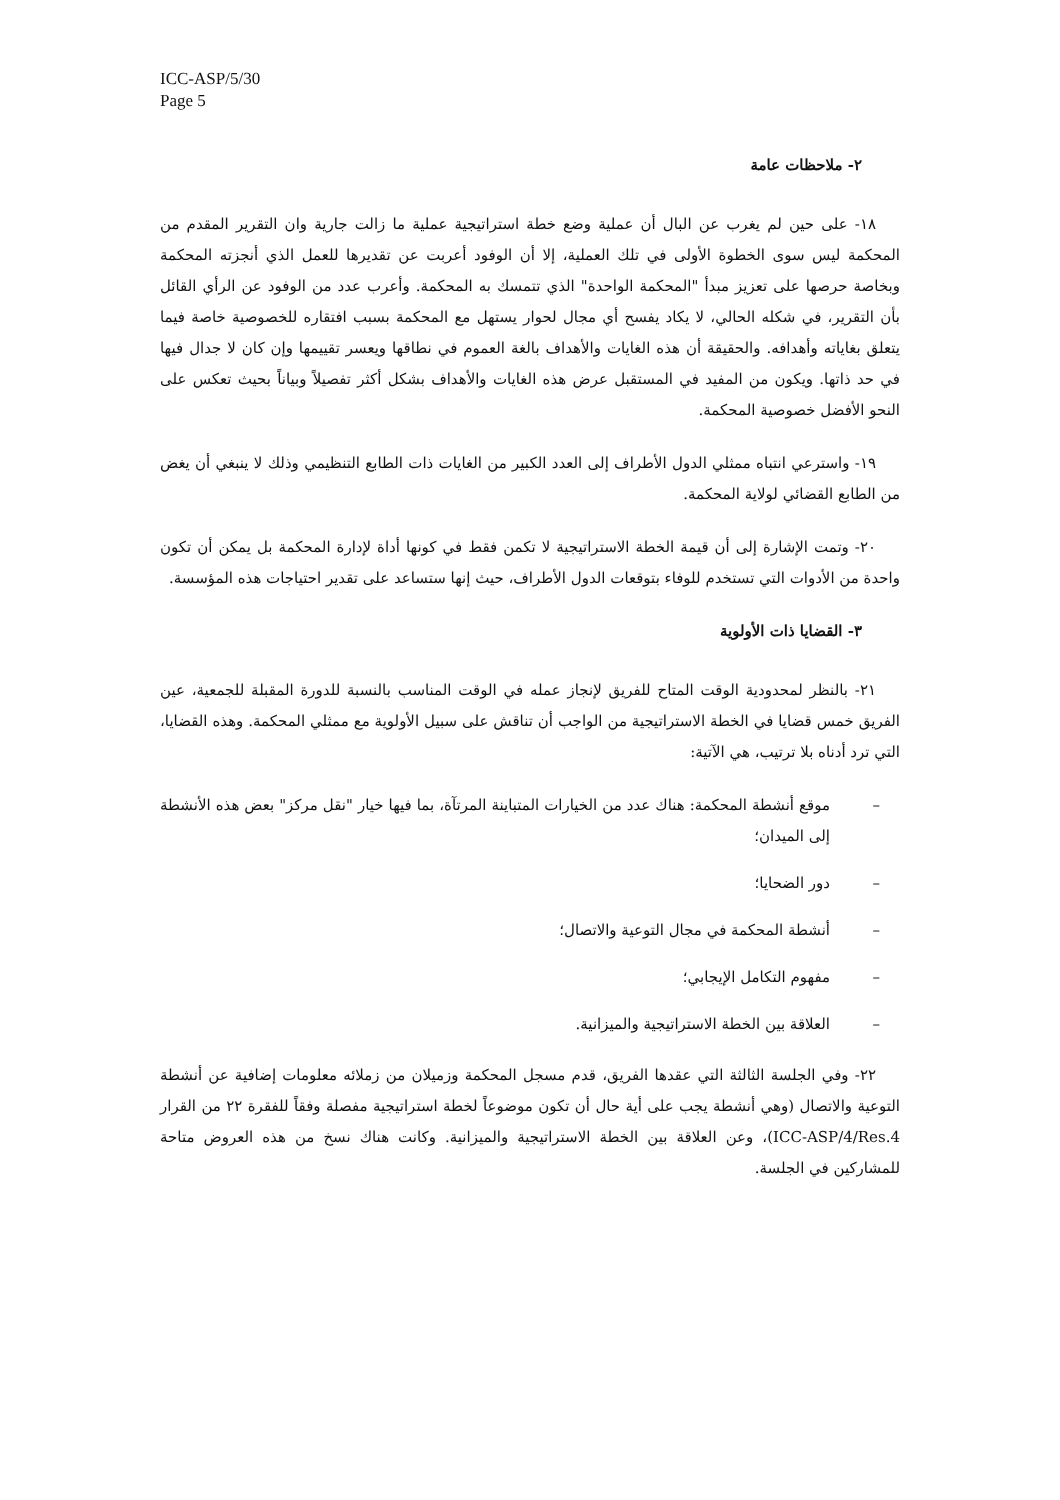ICC-ASP/5/30
Page 5
٢- ملاحظات عامة
١٨- على حين لم يغرب عن البال أن عملية وضع خطة استراتيجية عملية ما زالت جارية وان التقرير المقدم من المحكمة ليس سوى الخطوة الأولى في تلك العملية، إلا أن الوفود أعربت عن تقديرها للعمل الذي أنجزته المحكمة وبخاصة حرصها على تعزيز مبدأ "المحكمة الواحدة" الذي تتمسك به المحكمة. وأعرب عدد من الوفود عن الرأي القائل بأن التقرير، في شكله الحالي، لا يكاد يفسح أي مجال لحوار يستهل مع المحكمة بسبب افتقاره للخصوصية خاصة فيما يتعلق بغاياته وأهدافه. والحقيقة أن هذه الغايات والأهداف بالغة العموم في نطاقها ويعسر تقييمها وإن كان لا جدال فيها في حد ذاتها. ويكون من المفيد في المستقبل عرض هذه الغايات والأهداف بشكل أكثر تفصيلاً وبياناً بحيث تعكس على النحو الأفضل خصوصية المحكمة.
١٩- واسترعي انتباه ممثلي الدول الأطراف إلى العدد الكبير من الغايات ذات الطابع التنظيمي وذلك لا ينبغي أن يغض من الطابع القضائي لولاية المحكمة.
٢٠- وتمت الإشارة إلى أن قيمة الخطة الاستراتيجية لا تكمن فقط في كونها أداة لإدارة المحكمة بل يمكن أن تكون واحدة من الأدوات التي تستخدم للوفاء بتوقعات الدول الأطراف، حيث إنها ستساعد على تقدير احتياجات هذه المؤسسة.
٣- القضايا ذات الأولوية
٢١- بالنظر لمحدودية الوقت المتاح للفريق لإنجاز عمله في الوقت المناسب بالنسبة للدورة المقبلة للجمعية، عين الفريق خمس قضايا في الخطة الاستراتيجية من الواجب أن تناقش على سبيل الأولوية مع ممثلي المحكمة. وهذه القضايا، التي ترد أدناه بلا ترتيب، هي الآتية:
– موقع أنشطة المحكمة: هناك عدد من الخيارات المتباينة المرتآة، بما فيها خيار "نقل مركز" بعض هذه الأنشطة إلى الميدان؛
– دور الضحايا؛
– أنشطة المحكمة في مجال التوعية والاتصال؛
– مفهوم التكامل الإيجابي؛
– العلاقة بين الخطة الاستراتيجية والميزانية.
٢٢- وفي الجلسة الثالثة التي عقدها الفريق، قدم مسجل المحكمة وزميلان من زملائه معلومات إضافية عن أنشطة التوعية والاتصال (وهي أنشطة يجب على أية حال أن تكون موضوعاً لخطة استراتيجية مفصلة وفقاً للفقرة ٢٢ من القرار ICC-ASP/4/Res.4)، وعن العلاقة بين الخطة الاستراتيجية والميزانية. وكانت هناك نسخ من هذه العروض متاحة للمشاركين في الجلسة.